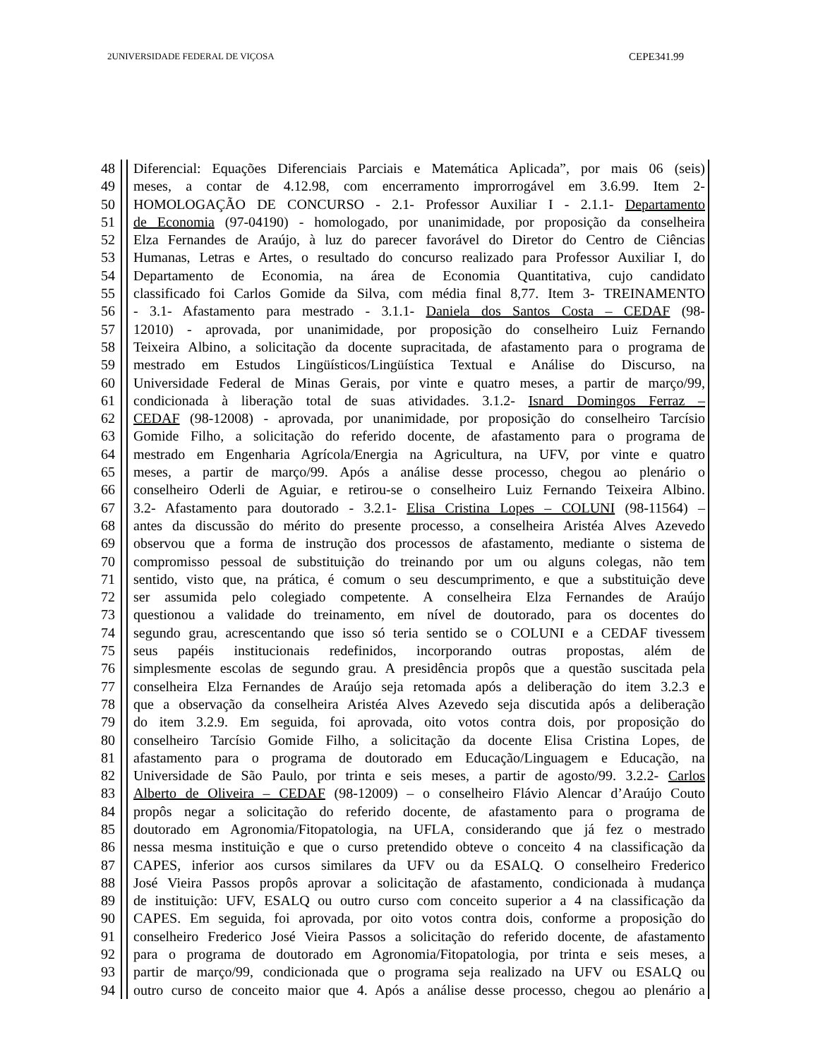2UNIVERSIDADE FEDERAL DE VIÇOSA CEPE341.99
48 Diferencial: Equações Diferenciais Parciais e Matemática Aplicada”, por mais 06 (seis)
49 meses, a contar de 4.12.98, com encerramento improrrogável em 3.6.99. Item 2-
50 HOMOLOGAÇÃO DE CONCURSO - 2.1- Professor Auxiliar I - 2.1.1- Departamento
51 de Economia (97-04190) - homologado, por unanimidade, por proposição da conselheira
52 Elza Fernandes de Araújo, à luz do parecer favorável do Diretor do Centro de Ciências
53 Humanas, Letras e Artes, o resultado do concurso realizado para Professor Auxiliar I, do
54 Departamento de Economia, na área de Economia Quantitativa, cujo candidato
55 classificado foi Carlos Gomide da Silva, com média final 8,77. Item 3- TREINAMENTO
56 - 3.1- Afastamento para mestrado - 3.1.1- Daniela dos Santos Costa – CEDAF (98-
57 12010) - aprovada, por unanimidade, por proposição do conselheiro Luiz Fernando
58 Teixeira Albino, a solicitação da docente supracitada, de afastamento para o programa de
59 mestrado em Estudos Lingüísticos/Lingüística Textual e Análise do Discurso, na
60 Universidade Federal de Minas Gerais, por vinte e quatro meses, a partir de março/99,
61 condicionada à liberação total de suas atividades. 3.1.2- Isnard Domingos Ferraz –
62 CEDAF (98-12008) - aprovada, por unanimidade, por proposição do conselheiro Tarcísio
63 Gomide Filho, a solicitação do referido docente, de afastamento para o programa de
64 mestrado em Engenharia Agrícola/Energia na Agricultura, na UFV, por vinte e quatro
65 meses, a partir de março/99. Após a análise desse processo, chegou ao plenário o
66 conselheiro Oderli de Aguiar, e retirou-se o conselheiro Luiz Fernando Teixeira Albino.
67 3.2- Afastamento para doutorado - 3.2.1- Elisa Cristina Lopes – COLUNI (98-11564) –
68 antes da discussão do mérito do presente processo, a conselheira Aristéa Alves Azevedo
69 observou que a forma de instrução dos processos de afastamento, mediante o sistema de
70 compromisso pessoal de substituição do treinando por um ou alguns colegas, não tem
71 sentido, visto que, na prática, é comum o seu descumprimento, e que a substituição deve
72 ser assumida pelo colegiado competente. A conselheira Elza Fernandes de Araújo
73 questionou a validade do treinamento, em nível de doutorado, para os docentes do
74 segundo grau, acrescentando que isso só teria sentido se o COLUNI e a CEDAF tivessem
75 seus papéis institucionais redefinidos, incorporando outras propostas, além de
76 simplesmente escolas de segundo grau. A presidência propôs que a questão suscitada pela
77 conselheira Elza Fernandes de Araújo seja retomada após a deliberação do item 3.2.3 e
78 que a observação da conselheira Aristéa Alves Azevedo seja discutida após a deliberação
79 do item 3.2.9. Em seguida, foi aprovada, oito votos contra dois, por proposição do
80 conselheiro Tarcísio Gomide Filho, a solicitação da docente Elisa Cristina Lopes, de
81 afastamento para o programa de doutorado em Educação/Linguagem e Educação, na
82 Universidade de São Paulo, por trinta e seis meses, a partir de agosto/99. 3.2.2- Carlos
83 Alberto de Oliveira – CEDAF (98-12009) – o conselheiro Flávio Alencar d’Araújo Couto
84 propôs negar a solicitação do referido docente, de afastamento para o programa de
85 doutorado em Agronomia/Fitopatologia, na UFLA, considerando que já fez o mestrado
86 nessa mesma instituição e que o curso pretendido obteve o conceito 4 na classificação da
87 CAPES, inferior aos cursos similares da UFV ou da ESALQ. O conselheiro Frederico
88 José Vieira Passos propôs aprovar a solicitação de afastamento, condicionada à mudança
89 de instituição: UFV, ESALQ ou outro curso com conceito superior a 4 na classificação da
90 CAPES. Em seguida, foi aprovada, por oito votos contra dois, conforme a proposição do
91 conselheiro Frederico José Vieira Passos a solicitação do referido docente, de afastamento
92 para o programa de doutorado em Agronomia/Fitopatologia, por trinta e seis meses, a
93 partir de março/99, condicionada que o programa seja realizado na UFV ou ESALQ ou
94 outro curso de conceito maior que 4. Após a análise desse processo, chegou ao plenário a